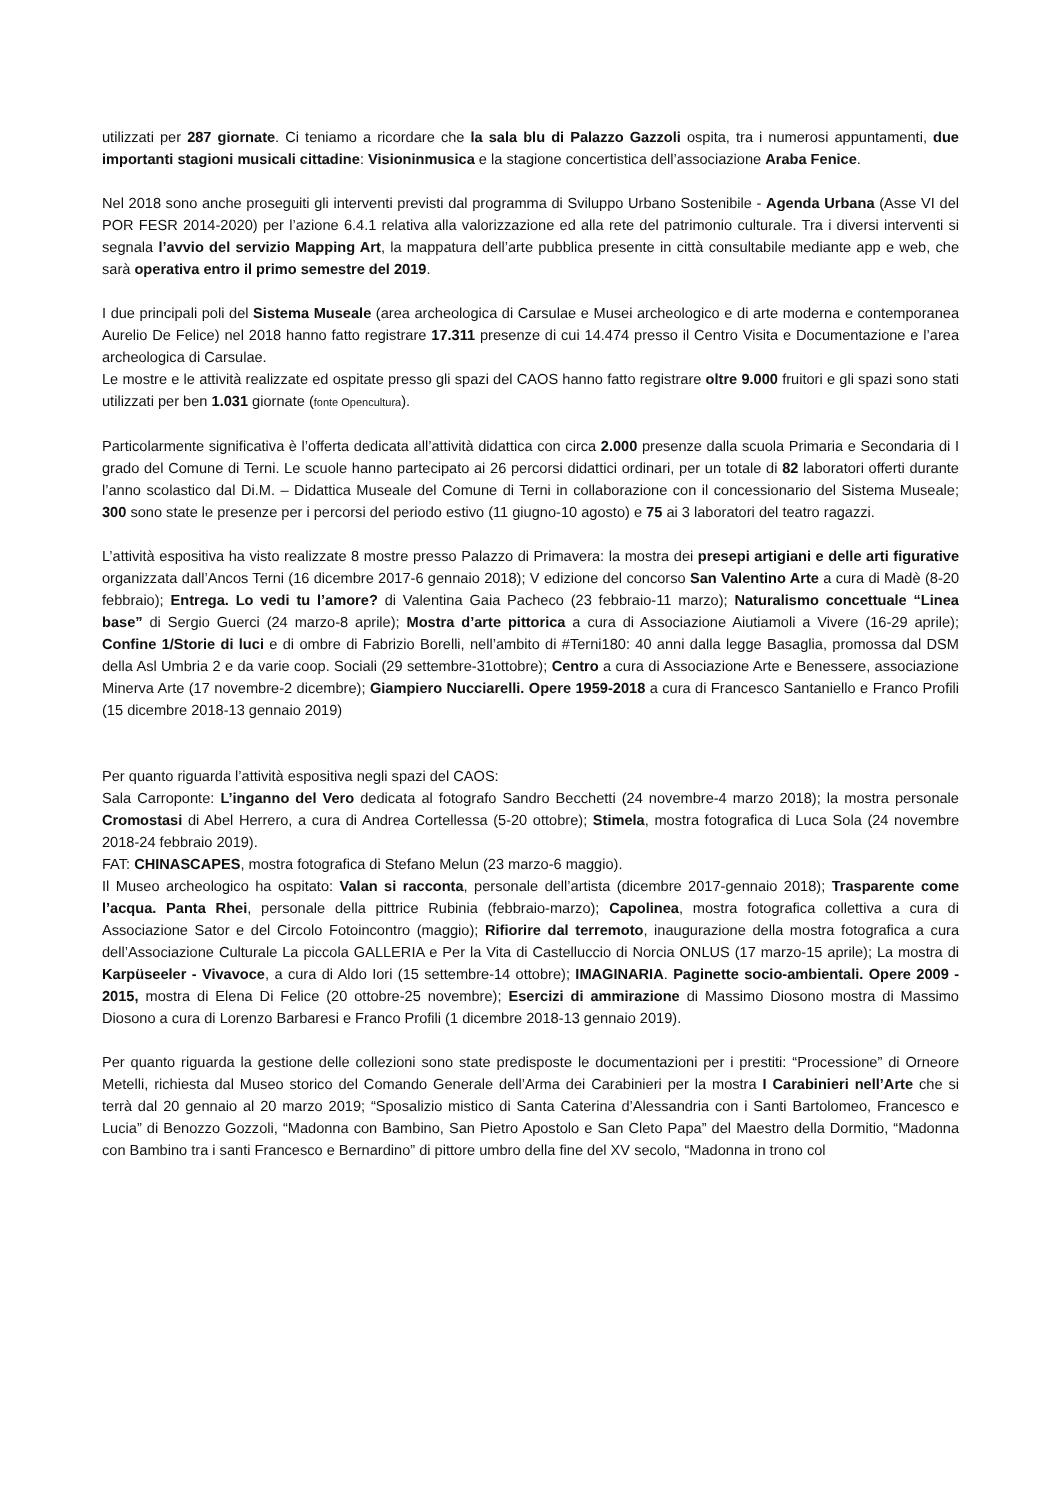utilizzati per 287 giornate. Ci teniamo a ricordare che la sala blu di Palazzo Gazzoli ospita, tra i numerosi appuntamenti, due importanti stagioni musicali cittadine: Visioninmusica e la stagione concertistica dell’associazione Araba Fenice.
Nel 2018 sono anche proseguiti gli interventi previsti dal programma di Sviluppo Urbano Sostenibile - Agenda Urbana (Asse VI del POR FESR 2014-2020) per l’azione 6.4.1 relativa alla valorizzazione ed alla rete del patrimonio culturale. Tra i diversi interventi si segnala l’avvio del servizio Mapping Art, la mappatura dell’arte pubblica presente in città consultabile mediante app e web, che sarà operativa entro il primo semestre del 2019.
I due principali poli del Sistema Museale (area archeologica di Carsulae e Musei archeologico e di arte moderna e contemporanea Aurelio De Felice) nel 2018 hanno fatto registrare 17.311 presenze di cui 14.474 presso il Centro Visita e Documentazione e l’area archeologica di Carsulae.
Le mostre e le attività realizzate ed ospitate presso gli spazi del CAOS hanno fatto registrare oltre 9.000 fruitori e gli spazi sono stati utilizzati per ben 1.031 giornate (fonte Opencultura).
Particolarmente significativa è l’offerta dedicata all’attività didattica con circa 2.000 presenze dalla scuola Primaria e Secondaria di I grado del Comune di Terni. Le scuole hanno partecipato ai 26 percorsi didattici ordinari, per un totale di 82 laboratori offerti durante l’anno scolastico dal Di.M. – Didattica Museale del Comune di Terni in collaborazione con il concessionario del Sistema Museale; 300 sono state le presenze per i percorsi del periodo estivo (11 giugno-10 agosto) e 75 ai 3 laboratori del teatro ragazzi.
L’attività espositiva ha visto realizzate 8 mostre presso Palazzo di Primavera: la mostra dei presepi artigiani e delle arti figurative organizzata dall’Ancos Terni (16 dicembre 2017-6 gennaio 2018); V edizione del concorso San Valentino Arte a cura di Madè (8-20 febbraio); Entrega. Lo vedi tu l’amore? di Valentina Gaia Pacheco (23 febbraio-11 marzo); Naturalismo concettuale “Linea base” di Sergio Guerci (24 marzo-8 aprile); Mostra d’arte pittorica a cura di Associazione Aiutiamoli a Vivere (16-29 aprile); Confine 1/Storie di luci e di ombre di Fabrizio Borelli, nell’ambito di #Terni180: 40 anni dalla legge Basaglia, promossa dal DSM della Asl Umbria 2 e da varie coop. Sociali (29 settembre-31ottobre); Centro a cura di Associazione Arte e Benessere, associazione Minerva Arte (17 novembre-2 dicembre); Giampiero Nucciarelli. Opere 1959-2018 a cura di Francesco Santaniello e Franco Profili (15 dicembre 2018-13 gennaio 2019)
Per quanto riguarda l’attività espositiva negli spazi del CAOS:
Sala Carroponte: L’inganno del Vero dedicata al fotografo Sandro Becchetti (24 novembre-4 marzo 2018); la mostra personale Cromostasi di Abel Herrero, a cura di Andrea Cortellessa (5-20 ottobre); Stimela, mostra fotografica di Luca Sola (24 novembre 2018-24 febbraio 2019).
FAT: CHINASCAPES, mostra fotografica di Stefano Melun (23 marzo-6 maggio).
Il Museo archeologico ha ospitato: Valan si racconta, personale dell’artista (dicembre 2017-gennaio 2018); Trasparente come l’acqua. Panta Rhei, personale della pittrice Rubinia (febbraio-marzo); Capolinea, mostra fotografica collettiva a cura di Associazione Sator e del Circolo Fotoincontro (maggio); Rifiorire dal terremoto, inaugurazione della mostra fotografica a cura dell’Associazione Culturale La piccola GALLERIA e Per la Vita di Castelluccio di Norcia ONLUS (17 marzo-15 aprile); La mostra di Karpüseeler - Vivavoce, a cura di Aldo Iori (15 settembre-14 ottobre); IMAGINARIA. Paginette socio-ambientali. Opere 2009 - 2015, mostra di Elena Di Felice (20 ottobre-25 novembre); Esercizi di ammirazione di Massimo Diosono mostra di Massimo Diosono a cura di Lorenzo Barbaresi e Franco Profili (1 dicembre 2018-13 gennaio 2019).
Per quanto riguarda la gestione delle collezioni sono state predisposte le documentazioni per i prestiti: “Processione” di Orneore Metelli, richiesta dal Museo storico del Comando Generale dell’Arma dei Carabinieri per la mostra I Carabinieri nell’Arte che si terrà dal 20 gennaio al 20 marzo 2019; “Sposalizio mistico di Santa Caterina d’Alessandria con i Santi Bartolomeo, Francesco e Lucia” di Benozzo Gozzoli, “Madonna con Bambino, San Pietro Apostolo e San Cleto Papa” del Maestro della Dormitio, “Madonna con Bambino tra i santi Francesco e Bernardino” di pittore umbro della fine del XV secolo, “Madonna in trono col